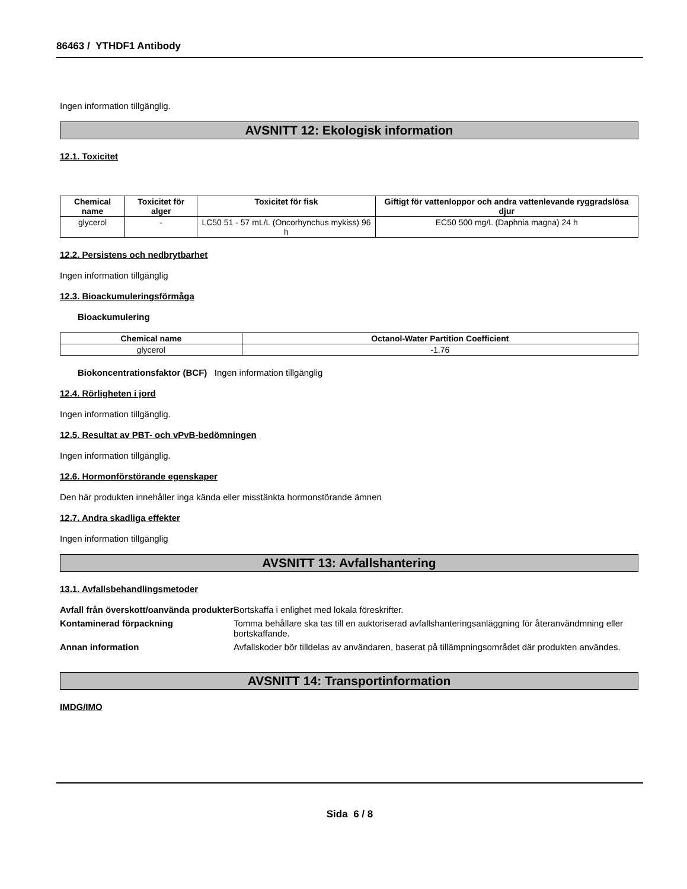86463 / YTHDF1 Antibody
Ingen information tillgänglig.
AVSNITT 12: Ekologisk information
12.1. Toxicitet
| Chemical name | Toxicitet för alger | Toxicitet för fisk | Giftigt för vattenloppor och andra vattenlevande ryggradslösa djur |
| --- | --- | --- | --- |
| glycerol | - | LC50 51 - 57 mL/L (Oncorhynchus mykiss) 96 h | EC50 500 mg/L (Daphnia magna) 24 h |
12.2. Persistens och nedbrytbarhet
Ingen information tillgänglig
12.3. Bioackumuleringsförmåga
Bioackumulering
| Chemical name | Octanol-Water Partition Coefficient |
| --- | --- |
| glycerol | -1.76 |
Biokoncentrationsfaktor (BCF) Ingen information tillgänglig
12.4. Rörligheten i jord
Ingen information tillgänglig.
12.5. Resultat av PBT- och vPvB-bedömningen
Ingen information tillgänglig.
12.6. Hormonförstörande egenskaper
Den här produkten innehåller inga kända eller misstänkta hormonstörande ämnen
12.7. Andra skadliga effekter
Ingen information tillgänglig
AVSNITT 13: Avfallshantering
13.1. Avfallsbehandlingsmetoder
Avfall från överskott/oanvända produkter Bortskaffa i enlighet med lokala föreskrifter.
Kontaminerad förpackning Tomma behållare ska tas till en auktoriserad avfallshanteringsanläggning för återanvändmning eller bortskaffande.
Annan information Avfallskoder bör tilldelas av användaren, baserat på tillämpningsområdet där produkten användes.
AVSNITT 14: Transportinformation
IMDG/IMO
Sida 6 / 8